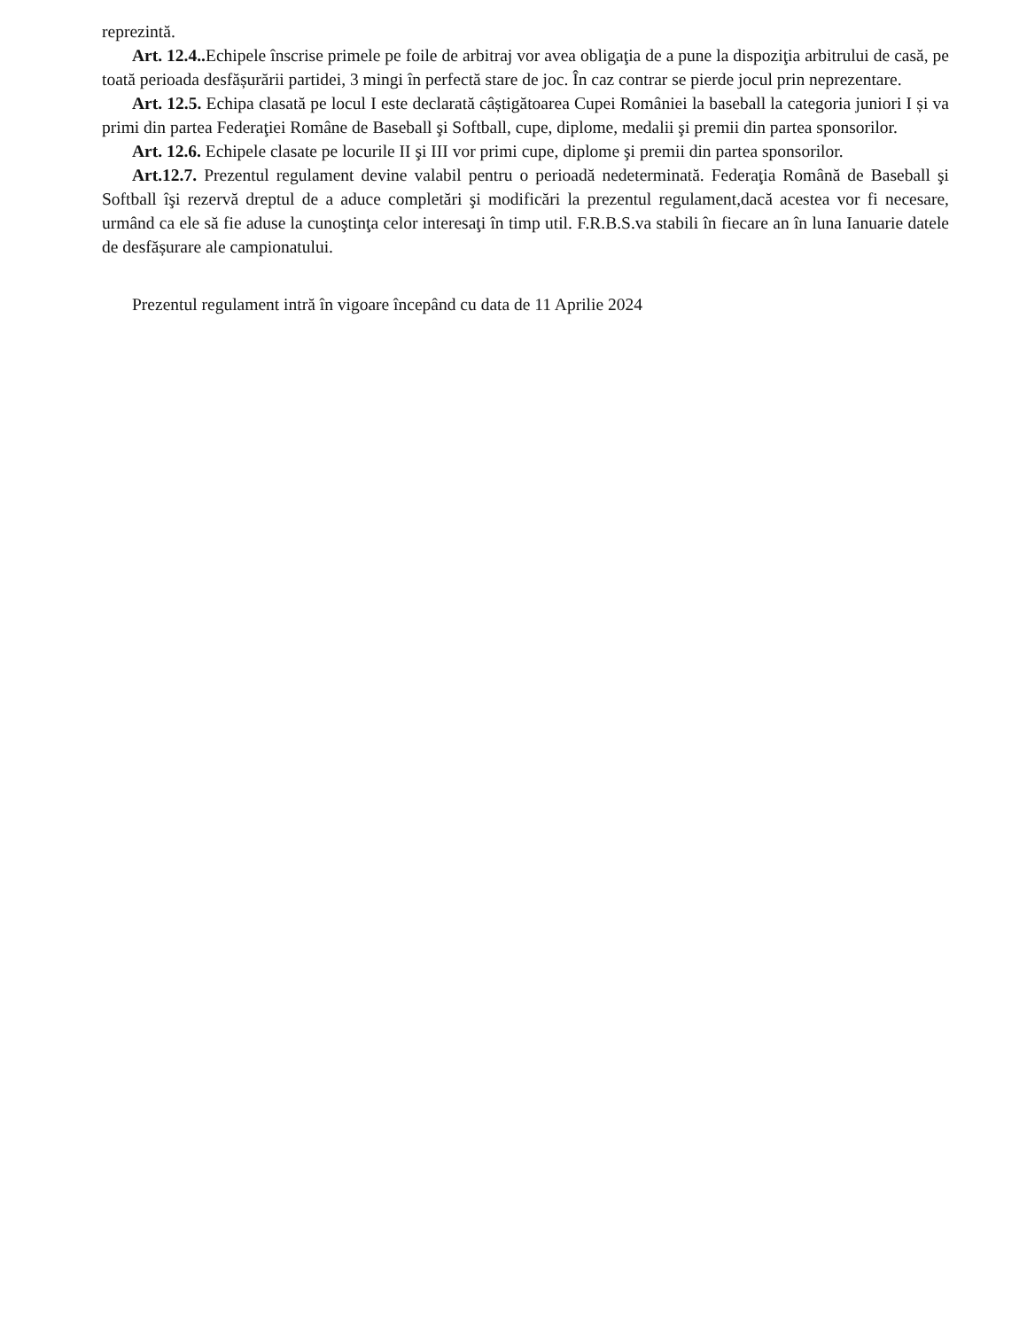reprezintă.
Art. 12.4.. Echipele înscrise primele pe foile de arbitraj vor avea obligaţia de a pune la dispoziţia arbitrului de casă, pe toată perioada desfășurării partidei, 3 mingi în perfectă stare de joc. În caz contrar se pierde jocul prin neprezentare.
Art. 12.5. Echipa clasată pe locul I este declarată câștigătoarea Cupei României la baseball la categoria juniori I și va primi din partea Federaţiei Române de Baseball şi Softball, cupe, diplome, medalii şi premii din partea sponsorilor.
Art. 12.6. Echipele clasate pe locurile II şi III vor primi cupe, diplome şi premii din partea sponsorilor.
Art.12.7. Prezentul regulament devine valabil pentru o perioadă nedeterminată. Federaţia Română de Baseball şi Softball îşi rezervă dreptul de a aduce completări şi modificări la prezentul regulament,dacă acestea vor fi necesare, urmând ca ele să fie aduse la cunoştinţa celor interesaţi în timp util. F.R.B.S.va stabili în fiecare an în luna Ianuarie datele de desfășurare ale campionatului.
Prezentul regulament intră în vigoare începând cu data de 11 Aprilie 2024